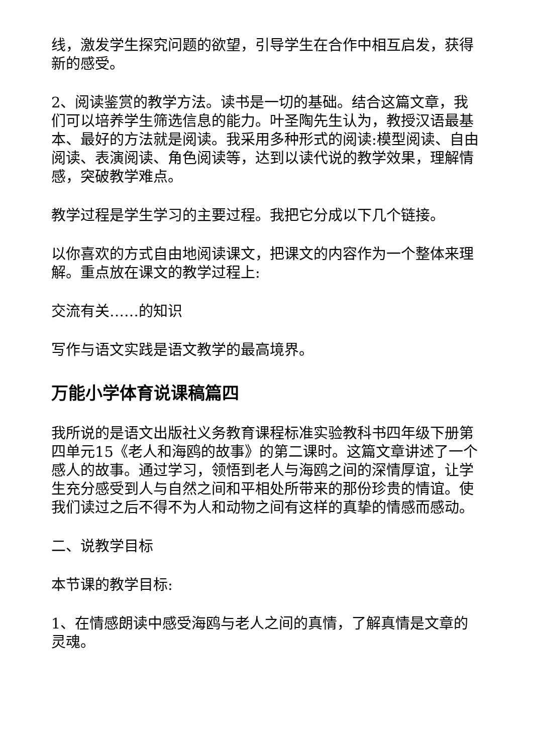线，激发学生探究问题的欲望，引导学生在合作中相互启发，获得新的感受。
2、阅读鉴赏的教学方法。读书是一切的基础。结合这篇文章，我们可以培养学生筛选信息的能力。叶圣陶先生认为，教授汉语最基本、最好的方法就是阅读。我采用多种形式的阅读:模型阅读、自由阅读、表演阅读、角色阅读等，达到以读代说的教学效果，理解情感，突破教学难点。
教学过程是学生学习的主要过程。我把它分成以下几个链接。
以你喜欢的方式自由地阅读课文，把课文的内容作为一个整体来理解。重点放在课文的教学过程上:
交流有关……的知识
写作与语文实践是语文教学的最高境界。
万能小学体育说课稿篇四
我所说的是语文出版社义务教育课程标准实验教科书四年级下册第四单元15《老人和海鸥的故事》的第二课时。这篇文章讲述了一个感人的故事。通过学习，领悟到老人与海鸥之间的深情厚谊，让学生充分感受到人与自然之间和平相处所带来的那份珍贵的情谊。使我们读过之后不得不为人和动物之间有这样的真挚的情感而感动。
二、说教学目标
本节课的教学目标:
1、在情感朗读中感受海鸥与老人之间的真情，了解真情是文章的灵魂。